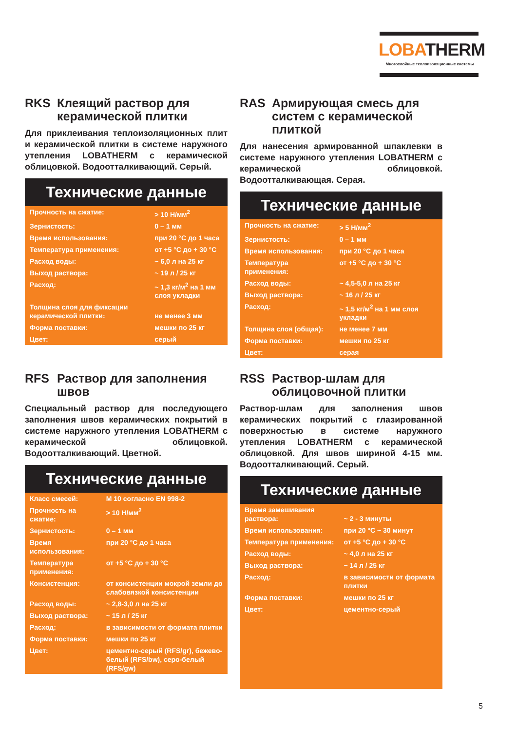LOBATHERM
Многослойные теплоизоляционные системы
RKS Клеящий раствор для керамической плитки
Для приклеивания теплоизоляционных плит и керамической плитки в системе наружного утепления LOBATHERM с керамической облицовкой. Водоотталкивающий. Серый.
Технические данные
| Прочность на сжатие: | > 10 Н/мм<sup>2</sup> |
| Зернистость: | 0 – 1 мм |
| Время использования: | при 20 °С до 1 часа |
| Температура применения: | от +5 °С до + 30 °С |
| Расход воды: | ~ 6,0 л на 25 кг |
| Выход раствора: | ~ 19 л / 25 кг |
| Расход: | ~ 1,3 кг/м<sup>2</sup> на 1 мм слоя укладки |
| Толщина слоя для фиксации керамической плитки: | не менее 3 мм |
| Форма поставки: | мешки по 25 кг |
| Цвет: | серый |
RAS Армирующая смесь для систем с керамической плиткой
Для нанесения армированной шпаклевки в системе наружного утепления LOBATHERM с керамической облицовкой. Водоотталкивающая. Серая.
Технические данные
| Прочность на сжатие: | > 5 Н/мм<sup>2</sup> |
| Зернистость: | 0 – 1 мм |
| Время использования: | при 20 °С до 1 часа |
| Температура применения: | от +5 °С до + 30 °С |
| Расход воды: | ~ 4,5-5,0 л на 25 кг |
| Выход раствора: | ~ 16 л / 25 кг |
| Расход: | ~ 1,5 кг/м<sup>2</sup> на 1 мм слоя укладки |
| Толщина слоя (общая): | не менее 7 мм |
| Форма поставки: | мешки по 25 кг |
| Цвет: | серая |
RFS Раствор для заполнения швов
Специальный раствор для последующего заполнения швов керамических покрытий в системе наружного утепления LOBATHERM с керамической облицовкой. Водоотталкивающий. Цветной.
Технические данные
| Класс смесей: | M 10 согласно EN 998-2 |
| Прочность на сжатие: | > 10 Н/мм<sup>2</sup> |
| Зернистость: | 0 – 1 мм |
| Время использования: | при 20 °С до 1 часа |
| Температура применения: | от +5 °С до + 30 °С |
| Консистенция: | от консистенции мокрой земли до слабовязкой консистенции |
| Расход воды: | ~ 2,8-3,0 л на 25 кг |
| Выход раствора: | ~ 15 л / 25 кг |
| Расход: | в зависимости от формата плитки |
| Форма поставки: | мешки по 25 кг |
| Цвет: | цементно-серый (RFS/gr), бежево-белый (RFS/bw), серо-белый (RFS/gw) |
RSS Раствор-шлам для облицовочной плитки
Раствор-шлам для заполнения швов керамических покрытий с глазированной поверхностью в системе наружного утепления LOBATHERM с керамической облицовкой. Для швов шириной 4-15 мм. Водоотталкивающий. Серый.
Технические данные
| Время замешивания раствора: | ~ 2 - 3 минуты |
| Время использования: | при 20 °С ~ 30 минут |
| Температура применения: | от +5 °С до + 30 °С |
| Расход воды: | ~ 4,0 л на 25 кг |
| Выход раствора: | ~ 14 л / 25 кг |
| Расход: | в зависимости от формата плитки |
| Форма поставки: | мешки по 25 кг |
| Цвет: | цементно-серый |
5